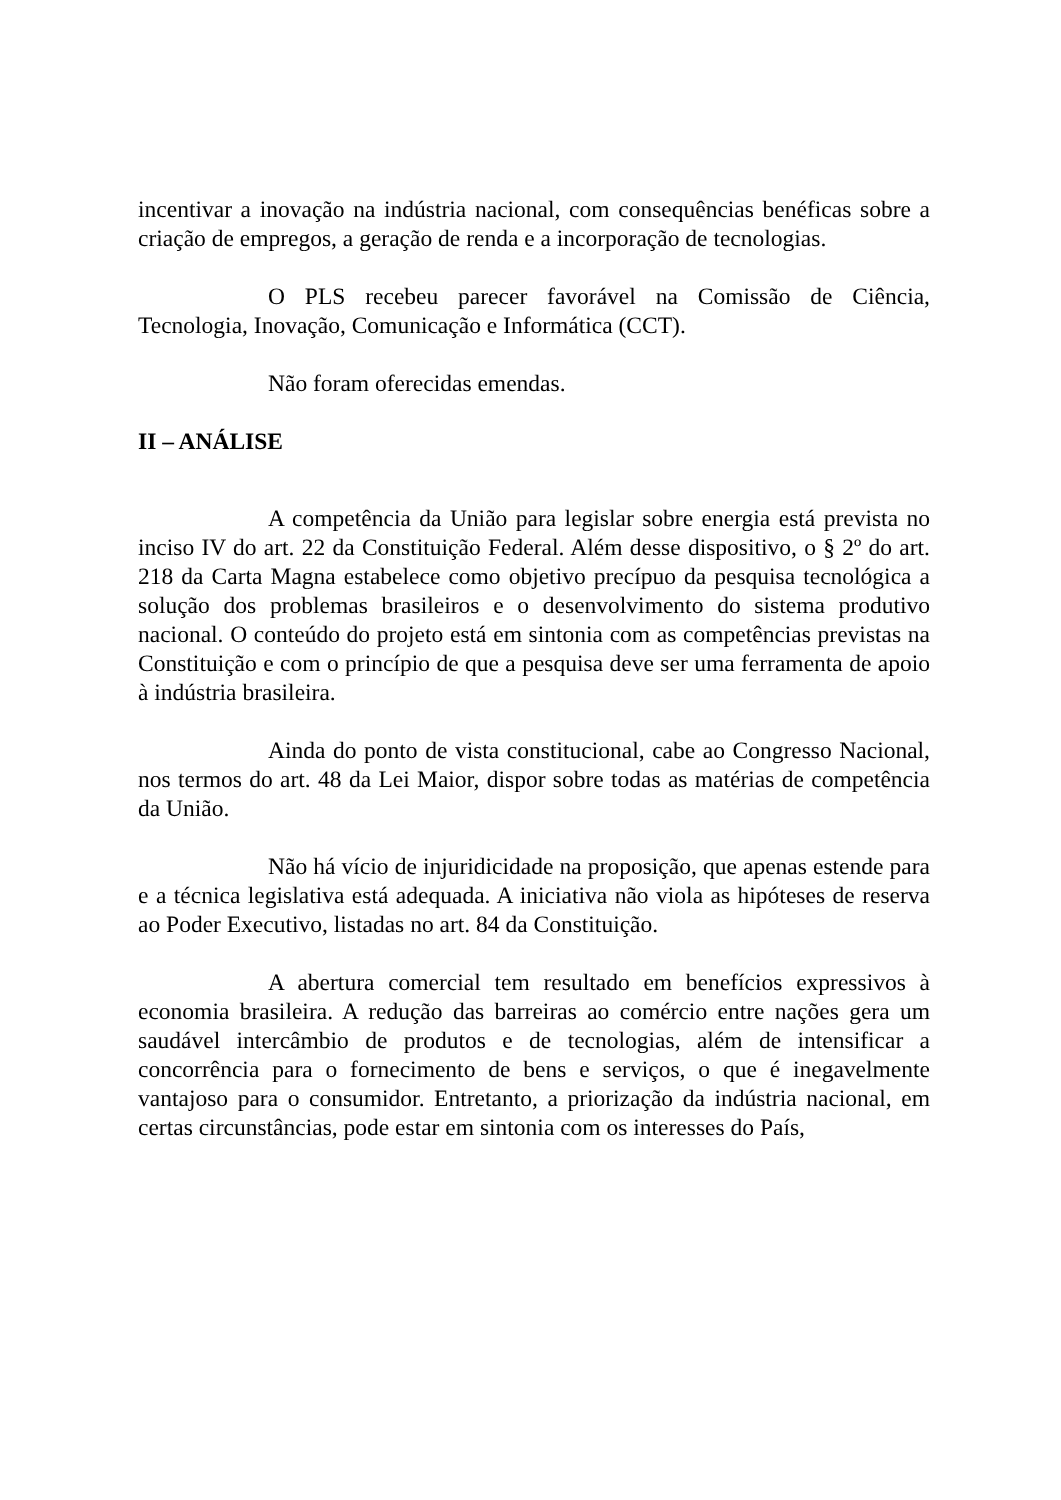incentivar a inovação na indústria nacional, com consequências benéficas sobre a criação de empregos, a geração de renda e a incorporação de tecnologias.
O PLS recebeu parecer favorável na Comissão de Ciência, Tecnologia, Inovação, Comunicação e Informática (CCT).
Não foram oferecidas emendas.
II – ANÁLISE
A competência da União para legislar sobre energia está prevista no inciso IV do art. 22 da Constituição Federal. Além desse dispositivo, o § 2º do art. 218 da Carta Magna estabelece como objetivo precípuo da pesquisa tecnológica a solução dos problemas brasileiros e o desenvolvimento do sistema produtivo nacional. O conteúdo do projeto está em sintonia com as competências previstas na Constituição e com o princípio de que a pesquisa deve ser uma ferramenta de apoio à indústria brasileira.
Ainda do ponto de vista constitucional, cabe ao Congresso Nacional, nos termos do art. 48 da Lei Maior, dispor sobre todas as matérias de competência da União.
Não há vício de injuridicidade na proposição, que apenas estende para e a técnica legislativa está adequada. A iniciativa não viola as hipóteses de reserva ao Poder Executivo, listadas no art. 84 da Constituição.
A abertura comercial tem resultado em benefícios expressivos à economia brasileira. A redução das barreiras ao comércio entre nações gera um saudável intercâmbio de produtos e de tecnologias, além de intensificar a concorrência para o fornecimento de bens e serviços, o que é inegavelmente vantajoso para o consumidor. Entretanto, a priorização da indústria nacional, em certas circunstâncias, pode estar em sintonia com os interesses do País,